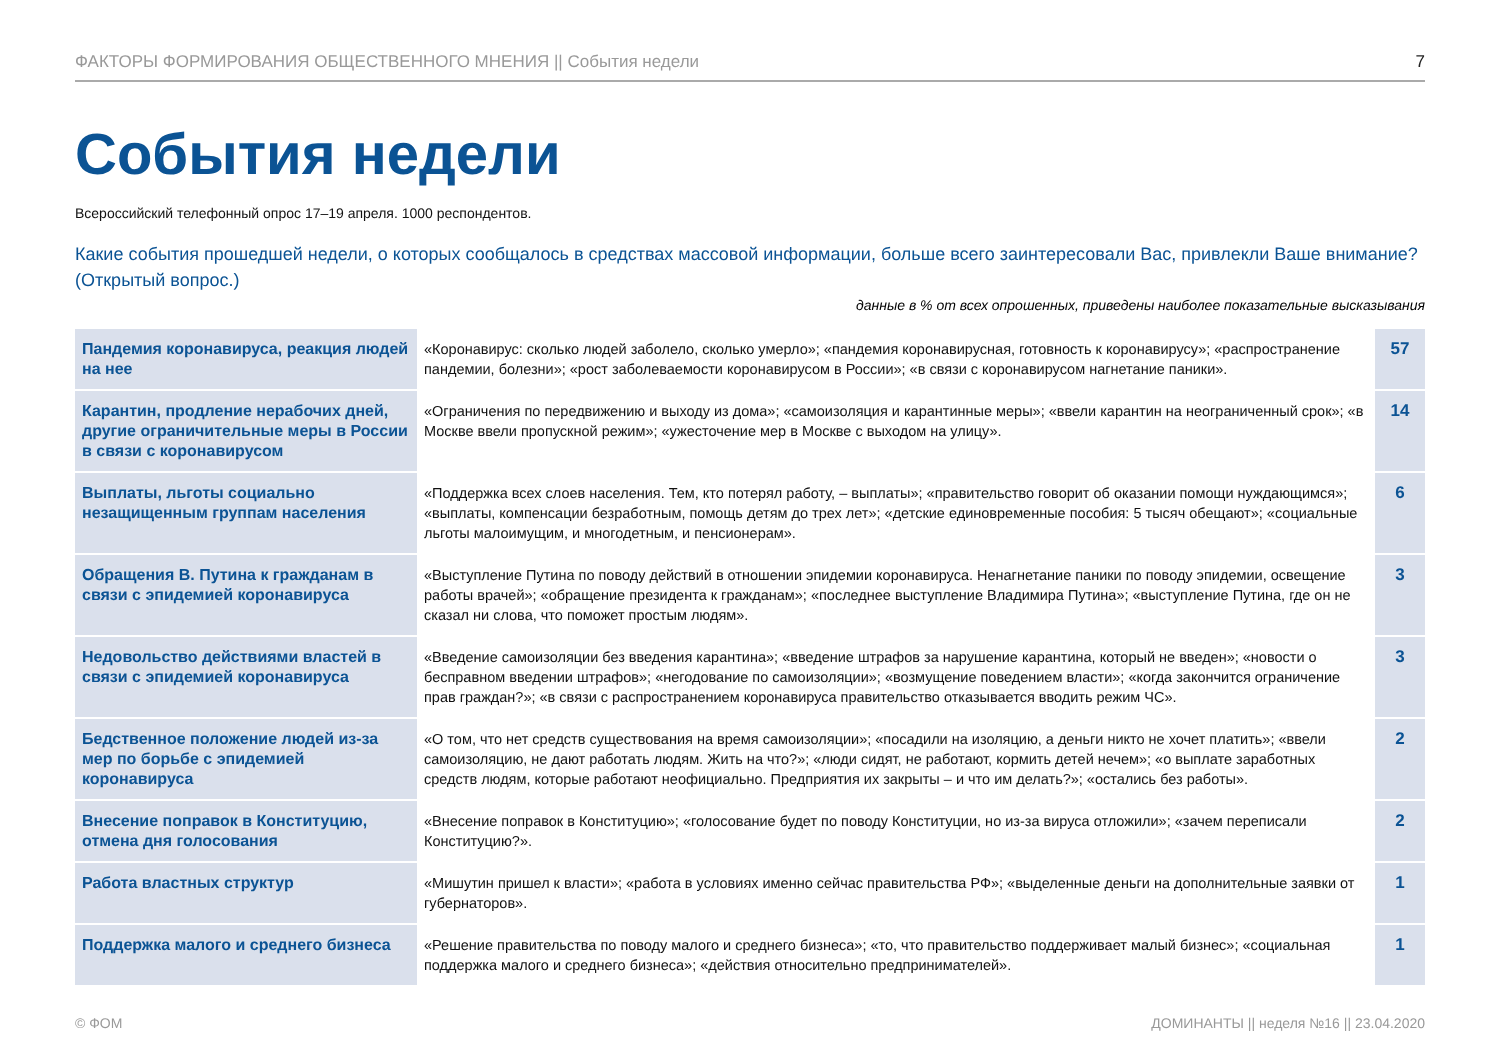ФАКТОРЫ ФОРМИРОВАНИЯ ОБЩЕСТВЕННОГО МНЕНИЯ || События недели 7
События недели
Всероссийский телефонный опрос 17–19 апреля. 1000 респондентов.
Какие события прошедшей недели, о которых сообщалось в средствах массовой информации, больше всего заинтересовали Вас, привлекли Ваше внимание? (Открытый вопрос.)
данные в % от всех опрошенных, приведены наиболее показательные высказывания
| Пандемия коронавируса, реакция людей на нее | «Коронавирус: сколько людей заболело, сколько умерло»; «пандемия коронавирусная, готовность к коронавирусу»; «распространение пандемии, болезни»; «рост заболеваемости коронавирусом в России»; «в связи с коронавирусом нагнетание паники». | 57 |
| Карантин, продление нерабочих дней, другие ограничительные меры в России в связи с коронавирусом | «Ограничения по передвижению и выходу из дома»; «самоизоляция и карантинные меры»; «ввели карантин на неограниченный срок»; «в Москве ввели пропускной режим»; «ужесточение мер в Москве с выходом на улицу». | 14 |
| Выплаты, льготы социально незащищенным группам населения | «Поддержка всех слоев населения. Тем, кто потерял работу, – выплаты»; «правительство говорит об оказании помощи нуждающимся»; «выплаты, компенсации безработным, помощь детям до трех лет»; «детские единовременные пособия: 5 тысяч обещают»; «социальные льготы малоимущим, и многодетным, и пенсионерам». | 6 |
| Обращения В. Путина к гражданам в связи с эпидемией коронавируса | «Выступление Путина по поводу действий в отношении эпидемии коронавируса. Ненагнетание паники по поводу эпидемии, освещение работы врачей»; «обращение президента к гражданам»; «последнее выступление Владимира Путина»; «выступление Путина, где он не сказал ни слова, что поможет простым людям». | 3 |
| Недовольство действиями властей в связи с эпидемией коронавируса | «Введение самоизоляции без введения карантина»; «введение штрафов за нарушение карантина, который не введен»; «новости о бесправном введении штрафов»; «негодование по самоизоляции»; «возмущение поведением власти»; «когда закончится ограничение прав граждан?»; «в связи с распространением коронавируса правительство отказывается вводить режим ЧС». | 3 |
| Бедственное положение людей из-за мер по борьбе с эпидемией коронавируса | «О том, что нет средств существования на время самоизоляции»; «посадили на изоляцию, а деньги никто не хочет платить»; «ввели самоизоляцию, не дают работать людям. Жить на что?»; «люди сидят, не работают, кормить детей нечем»; «о выплате заработных средств людям, которые работают неофициально. Предприятия их закрыты – и что им делать?»; «остались без работы». | 2 |
| Внесение поправок в Конституцию, отмена дня голосования | «Внесение поправок в Конституцию»; «голосование будет по поводу Конституции, но из-за вируса отложили»; «зачем переписали Конституцию?». | 2 |
| Работа властных структур | «Мишутин пришел к власти»; «работа в условиях именно сейчас правительства РФ»; «выделенные деньги на дополнительные заявки от губернаторов». | 1 |
| Поддержка малого и среднего бизнеса | «Решение правительства по поводу малого и среднего бизнеса»; «то, что правительство поддерживает малый бизнес»; «социальная поддержка малого и среднего бизнеса»; «действия относительно предпринимателей». | 1 |
© ФОМ ДОМИНАНТЫ || неделя №16 || 23.04.2020